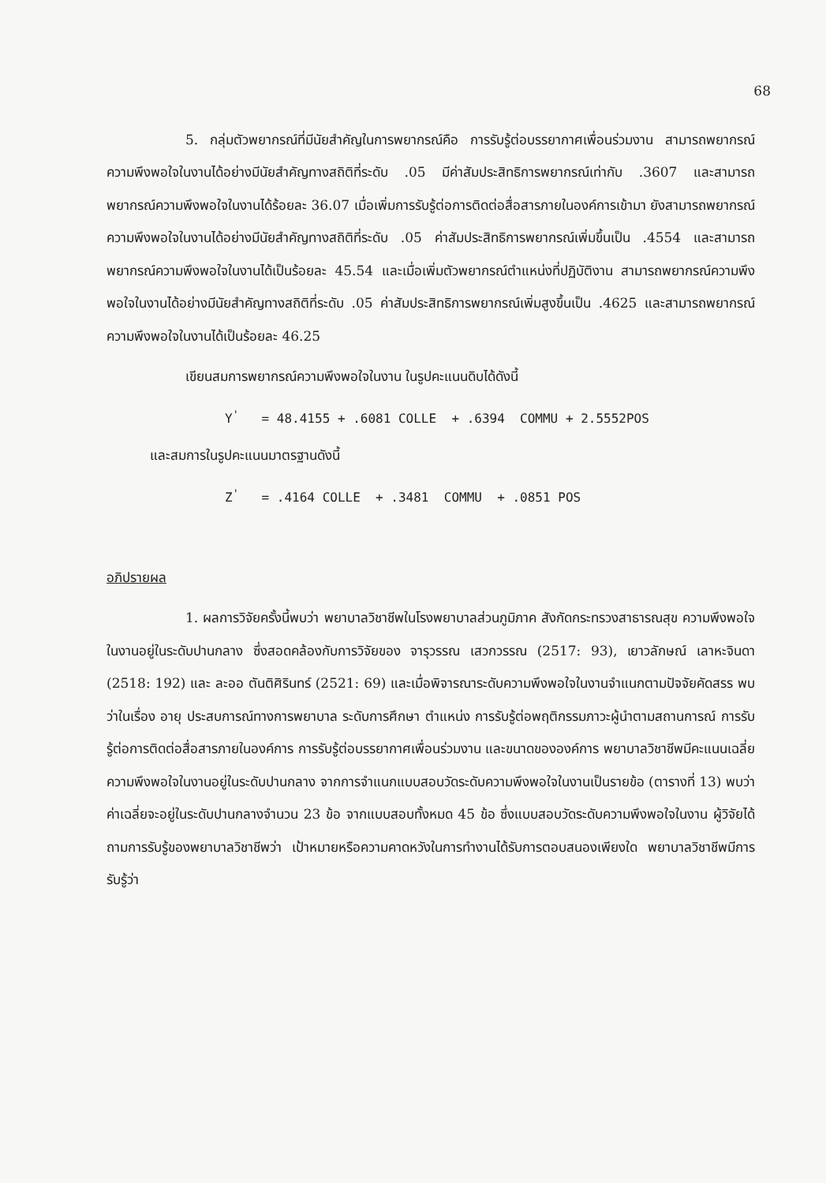68
5. กลุ่มตัวพยากรณ์ที่มีนัยสำคัญในการพยากรณ์คือ การรับรู้ต่อบรรยากาศเพื่อนร่วมงาน สามารถพยากรณ์ความพึงพอใจในงานได้อย่างมีนัยสำคัญทางสถิติที่ระดับ .05 มีค่าสัมประสิทธิการพยากรณ์เท่ากับ .3607 และสามารถพยากรณ์ความพึงพอใจในงานได้ร้อยละ 36.07 เมื่อเพิ่มการรับรู้ต่อการติดต่อสื่อสารภายในองค์การเข้ามา ยังสามารถพยากรณ์ความพึงพอใจในงานได้อย่างมีนัยสำคัญทางสถิติที่ระดับ .05 ค่าสัมประสิทธิการพยากรณ์เพิ่มขึ้นเป็น .4554 และสามารถพยากรณ์ความพึงพอใจในงานได้เป็นร้อยละ 45.54 และเมื่อเพิ่มตัวพยากรณ์ตำแหน่งที่ปฏิบัติงาน สามารถพยากรณ์ความพึงพอใจในงานได้อย่างมีนัยสำคัญทางสถิติที่ระดับ .05 ค่าสัมประสิทธิการพยากรณ์เพิ่มสูงขึ้นเป็น .4625 และสามารถพยากรณ์ความพึงพอใจในงานได้เป็นร้อยละ 46.25
เขียนสมการพยากรณ์ความพึงพอใจในงาน ในรูปคะแนนดิบได้ดังนี้
Y<sup>'</sup> = 48.4155 + .6081 COLLE + .6394 COMMU + 2.5552POS
และสมการในรูปคะแนนมาตรฐานดังนี้
Z<sup>'</sup> = .4164 COLLE + .3481 COMMU + .0851 POS
อภิปรายผล
1. ผลการวิจัยครั้งนี้พบว่า พยาบาลวิชาชีพในโรงพยาบาลส่วนภูมิภาค สังกัดกระทรวงสาธารณสุข ความพึงพอใจในงานอยู่ในระดับปานกลาง ซึ่งสอดคล้องกับการวิจัยของ จารุวรรณ เสวกวรรณ (2517: 93), เยาวลักษณ์ เลาหะจินดา (2518: 192) และ ละออ ตันติศิรินทร์ (2521: 69) และเมื่อพิจารณาระดับความพึงพอใจในงานจำแนกตามปัจจัยคัดสรร พบว่าในเรื่อง อายุ ประสบการณ์ทางการพยาบาล ระดับการศึกษา ตำแหน่ง การรับรู้ต่อพฤติกรรมภาวะผู้นำตามสถานการณ์ การรับรู้ต่อการติดต่อสื่อสารภายในองค์การ การรับรู้ต่อบรรยากาศเพื่อนร่วมงาน และขนาดขององค์การ พยาบาลวิชาชีพมีคะแนนเฉลี่ยความพึงพอใจในงานอยู่ในระดับปานกลาง จากการจำแนกแบบสอบวัดระดับความพึงพอใจในงานเป็นรายข้อ (ตารางที่ 13) พบว่าค่าเฉลี่ยจะอยู่ในระดับปานกลางจำนวน 23 ข้อ จากแบบสอบทั้งหมด 45 ข้อ ซึ่งแบบสอบวัดระดับความพึงพอใจในงาน ผู้วิจัยได้ถามการรับรู้ของพยาบาลวิชาชีพว่า เป้าหมายหรือความคาดหวังในการทำงานได้รับการตอบสนองเพียงใด พยาบาลวิชาชีพมีการรับรู้ว่า